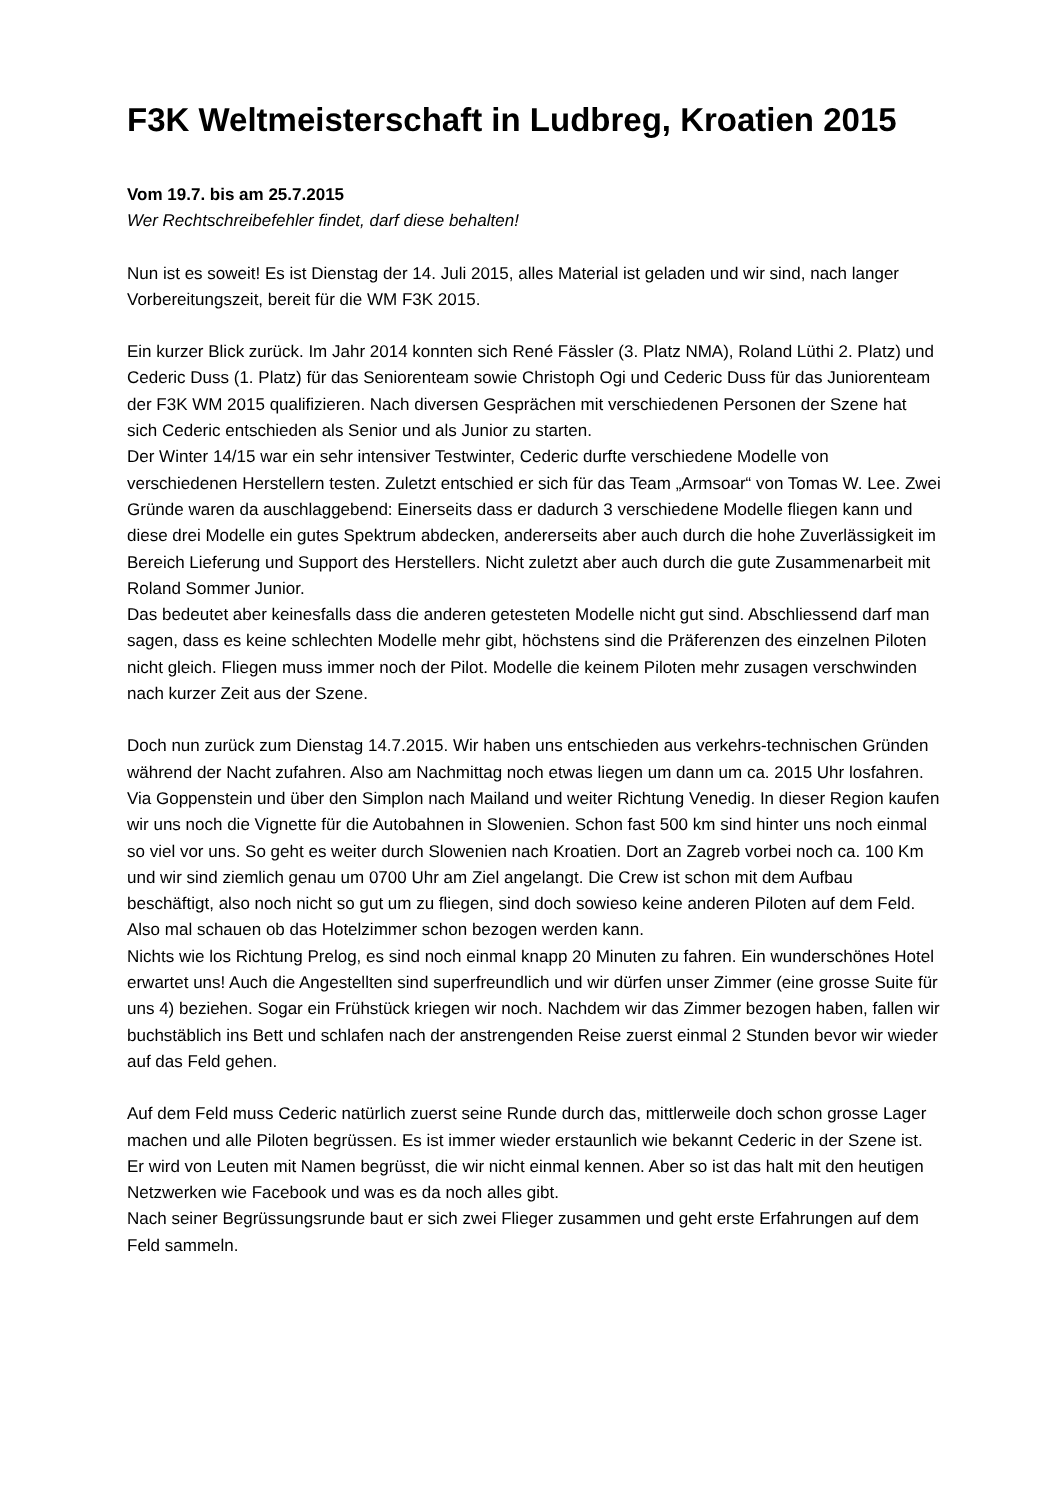F3K Weltmeisterschaft in Ludbreg, Kroatien 2015
Vom 19.7. bis am 25.7.2015
Wer Rechtschreibefehler findet, darf diese behalten!
Nun ist es soweit! Es ist Dienstag der 14. Juli 2015, alles Material ist geladen und wir sind, nach langer Vorbereitungszeit, bereit für die WM F3K 2015.
Ein kurzer Blick zurück. Im Jahr 2014 konnten sich René Fässler (3. Platz NMA), Roland Lüthi 2. Platz) und Cederic Duss (1. Platz) für das Seniorenteam sowie Christoph Ogi und Cederic Duss für das Juniorenteam der F3K WM 2015 qualifizieren. Nach diversen Gesprächen mit verschiedenen Personen der Szene hat sich Cederic entschieden als Senior und als Junior zu starten.
Der Winter 14/15 war ein sehr intensiver Testwinter, Cederic durfte verschiedene Modelle von verschiedenen Herstellern testen. Zuletzt entschied er sich für das Team „Armsoar“ von Tomas W. Lee. Zwei Gründe waren da auschlaggebend: Einerseits dass er dadurch 3 verschiedene Modelle fliegen kann und diese drei Modelle ein gutes Spektrum abdecken, andererseits aber auch durch die hohe Zuverlässigkeit im Bereich Lieferung und Support des Herstellers. Nicht zuletzt aber auch durch die gute Zusammenarbeit mit Roland Sommer Junior.
Das bedeutet aber keinesfalls dass die anderen getesteten Modelle nicht gut sind. Abschliessend darf man sagen, dass es keine schlechten Modelle mehr gibt, höchstens sind die Präferenzen des einzelnen Piloten nicht gleich. Fliegen muss immer noch der Pilot. Modelle die keinem Piloten mehr zusagen verschwinden nach kurzer Zeit aus der Szene.
Doch nun zurück zum Dienstag 14.7.2015. Wir haben uns entschieden aus verkehrs-technischen Gründen während der Nacht zufahren. Also am Nachmittag noch etwas liegen um dann um ca. 2015 Uhr losfahren. Via Goppenstein und über den Simplon nach Mailand und weiter Richtung Venedig. In dieser Region kaufen wir uns noch die Vignette für die Autobahnen in Slowenien. Schon fast 500 km sind hinter uns noch einmal so viel vor uns. So geht es weiter durch Slowenien nach Kroatien. Dort an Zagreb vorbei noch ca. 100 Km und wir sind ziemlich genau um 0700 Uhr am Ziel angelangt. Die Crew ist schon mit dem Aufbau beschäftigt, also noch nicht so gut um zu fliegen, sind doch sowieso keine anderen Piloten auf dem Feld. Also mal schauen ob das Hotelzimmer schon bezogen werden kann.
Nichts wie los Richtung Prelog, es sind noch einmal knapp 20 Minuten zu fahren. Ein wunderschönes Hotel erwartet uns! Auch die Angestellten sind superfreundlich und wir dürfen unser Zimmer (eine grosse Suite für uns 4) beziehen. Sogar ein Frühstück kriegen wir noch. Nachdem wir das Zimmer bezogen haben, fallen wir buchstäblich ins Bett und schlafen nach der anstrengenden Reise zuerst einmal 2 Stunden bevor wir wieder auf das Feld gehen.
Auf dem Feld muss Cederic natürlich zuerst seine Runde durch das, mittlerweile doch schon grosse Lager machen und alle Piloten begrüssen. Es ist immer wieder erstaunlich wie bekannt Cederic in der Szene ist. Er wird von Leuten mit Namen begrüsst, die wir nicht einmal kennen. Aber so ist das halt mit den heutigen Netzwerken wie Facebook und was es da noch alles gibt.
Nach seiner Begrüssungsrunde baut er sich zwei Flieger zusammen und geht erste Erfahrungen auf dem Feld sammeln.